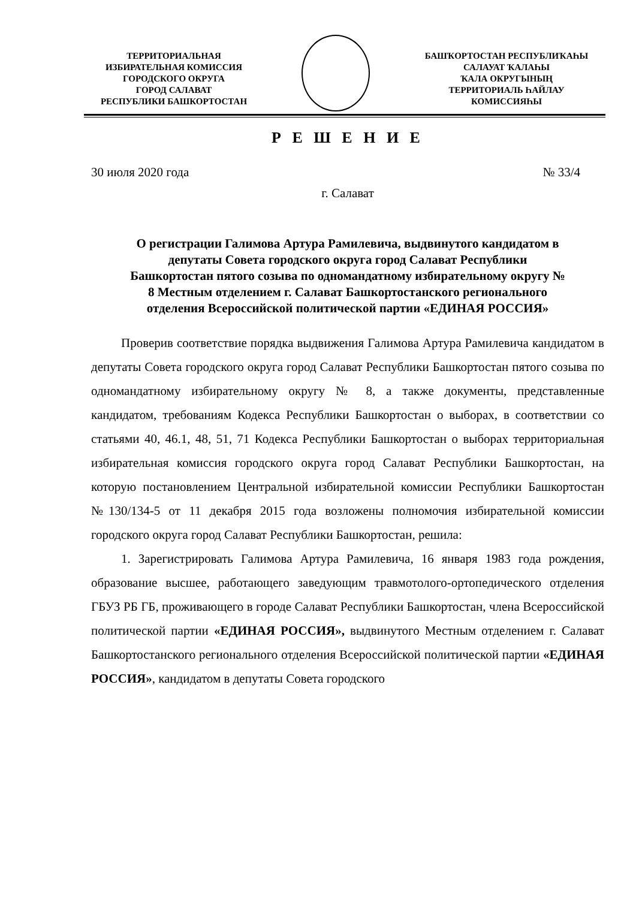ТЕРРИТОРИАЛЬНАЯ
ИЗБИРАТЕЛЬНАЯ КОМИССИЯ
ГОРОДСКОГО ОКРУГА
ГОРОД САЛАВАТ
РЕСПУБЛИКИ БАШКОРТОСТАН
БАШҠОРТОСТАН РЕСПУБЛИҠАҺЫ
САЛАУАТ ҠАЛАҺЫ
ҠАЛА ОКРУГЫНЫҢ
ТЕРРИТОРИАЛЬ ҺАЙЛАУ
КОМИССИЯҺЫ
Р Е Ш Е Н И Е
30 июля 2020 года № 33/4
г. Салават
О регистрации Галимова Артура Рамилевича, выдвинутого кандидатом в депутаты Совета городского округа город Салават Республики Башкортостан пятого созыва по одномандатному избирательному округу № 8 Местным отделением г. Салават Башкортостанского регионального отделения Всероссийской политической партии «ЕДИНАЯ РОССИЯ»
Проверив соответствие порядка выдвижения Галимова Артура Рамилевича кандидатом в депутаты Совета городского округа город Салават Республики Башкортостан пятого созыва по одномандатному избирательному округу № 8, а также документы, представленные кандидатом, требованиям Кодекса Республики Башкортостан о выборах, в соответствии со статьями 40, 46.1, 48, 51, 71 Кодекса Республики Башкортостан о выборах территориальная избирательная комиссия городского округа город Салават Республики Башкортостан, на которую постановлением Центральной избирательной комиссии Республики Башкортостан №130/134-5 от 11 декабря 2015 года возложены полномочия избирательной комиссии городского округа город Салават Республики Башкортостан, решила:
1. Зарегистрировать Галимова Артура Рамилевича, 16 января 1983 года рождения, образование высшее, работающего заведующим травмотолого-ортопедического отделения ГБУЗ РБ ГБ, проживающего в городе Салават Республики Башкортостан, члена Всероссийской политической партии «ЕДИНАЯ РОССИЯ», выдвинутого Местным отделением г. Салават Башкортостанского регионального отделения Всероссийской политической партии «ЕДИНАЯ РОССИЯ», кандидатом в депутаты Совета городского